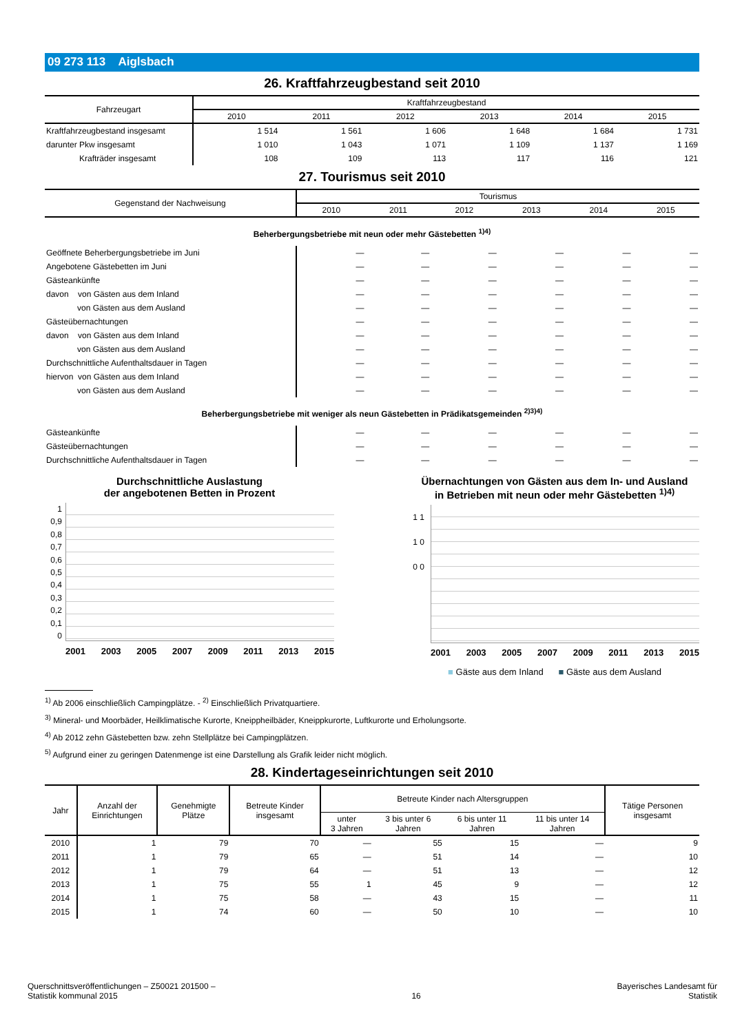09 273 113 Aiglsbach
26. Kraftfahrzeugbestand seit 2010
| Fahrzeugart | Kraftfahrzeugbestand | | | | | |
| --- | --- | --- | --- | --- | --- | --- |
| | 2010 | 2011 | 2012 | 2013 | 2014 | 2015 |
| Kraftfahrzeugbestand insgesamt | 1 514 | 1 561 | 1 606 | 1 648 | 1 684 | 1 731 |
| darunter Pkw insgesamt | 1 010 | 1 043 | 1 071 | 1 109 | 1 137 | 1 169 |
| Krafträder insgesamt | 108 | 109 | 113 | 117 | 116 | 121 |
27. Tourismus seit 2010
| Gegenstand der Nachweisung | Tourismus | | | | | |
| --- | --- | --- | --- | --- | --- | --- |
| | 2010 | 2011 | 2012 | 2013 | 2014 | 2015 |
| Beherbergungsbetriebe mit neun oder mehr Gästebetten <sup>1)4)</sup> | | | | | | |
| Geöffnete Beherbergungsbetriebe im Juni | — | — | — | — | — | — |
| Angebotene Gästebetten im Juni | — | — | — | — | — | — |
| Gästeankünfte | — | — | — | — | — | — |
| davon von Gästen aus dem Inland | — | — | — | — | — | — |
| von Gästen aus dem Ausland | — | — | — | — | — | — |
| Gästeübernachtungen | — | — | — | — | — | — |
| davon von Gästen aus dem Inland | — | — | — | — | — | — |
| von Gästen aus dem Ausland | — | — | — | — | — | — |
| Durchschnittliche Aufenthaltsdauer in Tagen | — | — | — | — | — | — |
| hiervon von Gästen aus dem Inland | — | — | — | — | — | — |
| von Gästen aus dem Ausland | — | — | — | — | — | — |
| Beherbergungsbetriebe mit weniger als neun Gästebetten in Prädikatsgemeinden <sup>2)3)4)</sup> | | | | | | |
| Gästeankünfte | — | — | — | — | — | — |
| Gästeübernachtungen | — | — | — | — | — | — |
| Durchschnittliche Aufenthaltsdauer in Tagen | — | — | — | — | — | — |
Durchschnittliche Auslastung
der angebotenen Betten in Prozent
1 0,9 0,8 0,7 0,6 0,5 0,4 0,3 0,2 0,1 0
2001 2003 2005 2007 2009 2011 2013 2015
Übernachtungen von Gästen aus dem In- und Ausland
in Betrieben mit neun oder mehr Gästebetten <sup>1)4)</sup>
1 1 1 0 0 0
2001 2003 2005 2007 2009 2011 2013 2015
■ Gäste aus dem Inland ■ Gäste aus dem Ausland
<sup>1)</sup> Ab 2006 einschließlich Campingplätze. - <sup>2)</sup> Einschließlich Privatquartiere.
<sup>3)</sup> Mineral- und Moorbäder, Heilklimatische Kurorte, Kneippheilbäder, Kneippkurorte, Luftkurorte und Erholungsorte.
<sup>4)</sup> Ab 2012 zehn Gästebetten bzw. zehn Stellplätze bei Campingplätzen.
<sup>5)</sup> Aufgrund einer zu geringen Datenmenge ist eine Darstellung als Grafik leider nicht möglich.
28. Kindertageseinrichtungen seit 2010
| Jahr | Anzahl der Einrichtungen | Genehmigte Plätze | Betreute Kinder insgesamt | Betreute Kinder nach Altersgruppen | | | | Tätige Personen insgesamt |
| --- | --- | --- | --- | --- | --- | --- | --- | --- |
| | | | | unter 3 Jahren | 3 bis unter 6 Jahren | 6 bis unter 11 Jahren | 11 bis unter 14 Jahren | |
| 2010 | 1 | 79 | 70 | — | 55 | 15 | — | 9 |
| 2011 | 1 | 79 | 65 | — | 51 | 14 | — | 10 |
| 2012 | 1 | 79 | 64 | — | 51 | 13 | — | 12 |
| 2013 | 1 | 75 | 55 | 1 | 45 | 9 | — | 12 |
| 2014 | 1 | 75 | 58 | — | 43 | 15 | — | 11 |
| 2015 | 1 | 74 | 60 | — | 50 | 10 | — | 10 |
Querschnittsveröffentlichungen – Z50021 201500 –
Statistik kommunal 2015
16
Bayerisches Landesamt für
Statistik